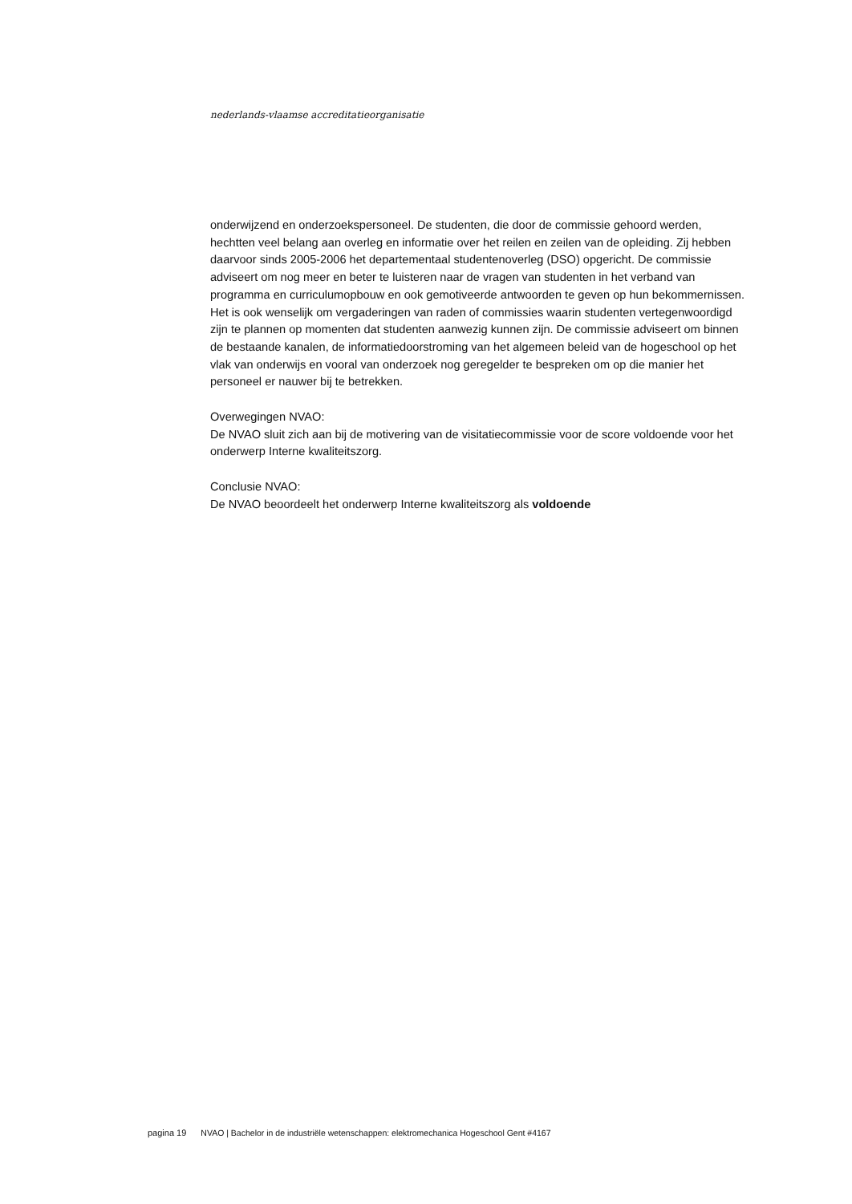nederlands-vlaamse accreditatieorganisatie
onderwijzend en onderzoekspersoneel. De studenten, die door de commissie gehoord werden, hechtten veel belang aan overleg en informatie over het reilen en zeilen van de opleiding. Zij hebben daarvoor sinds 2005-2006 het departementaal studentenoverleg (DSO) opgericht. De commissie adviseert om nog meer en beter te luisteren naar de vragen van studenten in het verband van programma en curriculumopbouw en ook gemotiveerde antwoorden te geven op hun bekommernissen. Het is ook wenselijk om vergaderingen van raden of commissies waarin studenten vertegenwoordigd zijn te plannen op momenten dat studenten aanwezig kunnen zijn. De commissie adviseert om binnen de bestaande kanalen, de informatiedoorstroming van het algemeen beleid van de hogeschool op het vlak van onderwijs en vooral van onderzoek nog geregelder te bespreken om op die manier het personeel er nauwer bij te betrekken.
Overwegingen NVAO:
De NVAO sluit zich aan bij de motivering van de visitatiecommissie voor de score voldoende voor het onderwerp Interne kwaliteitszorg.
Conclusie NVAO:
De NVAO beoordeelt het onderwerp Interne kwaliteitszorg als voldoende
pagina 19 NVAO | Bachelor in de industriële wetenschappen: elektromechanica Hogeschool Gent #4167